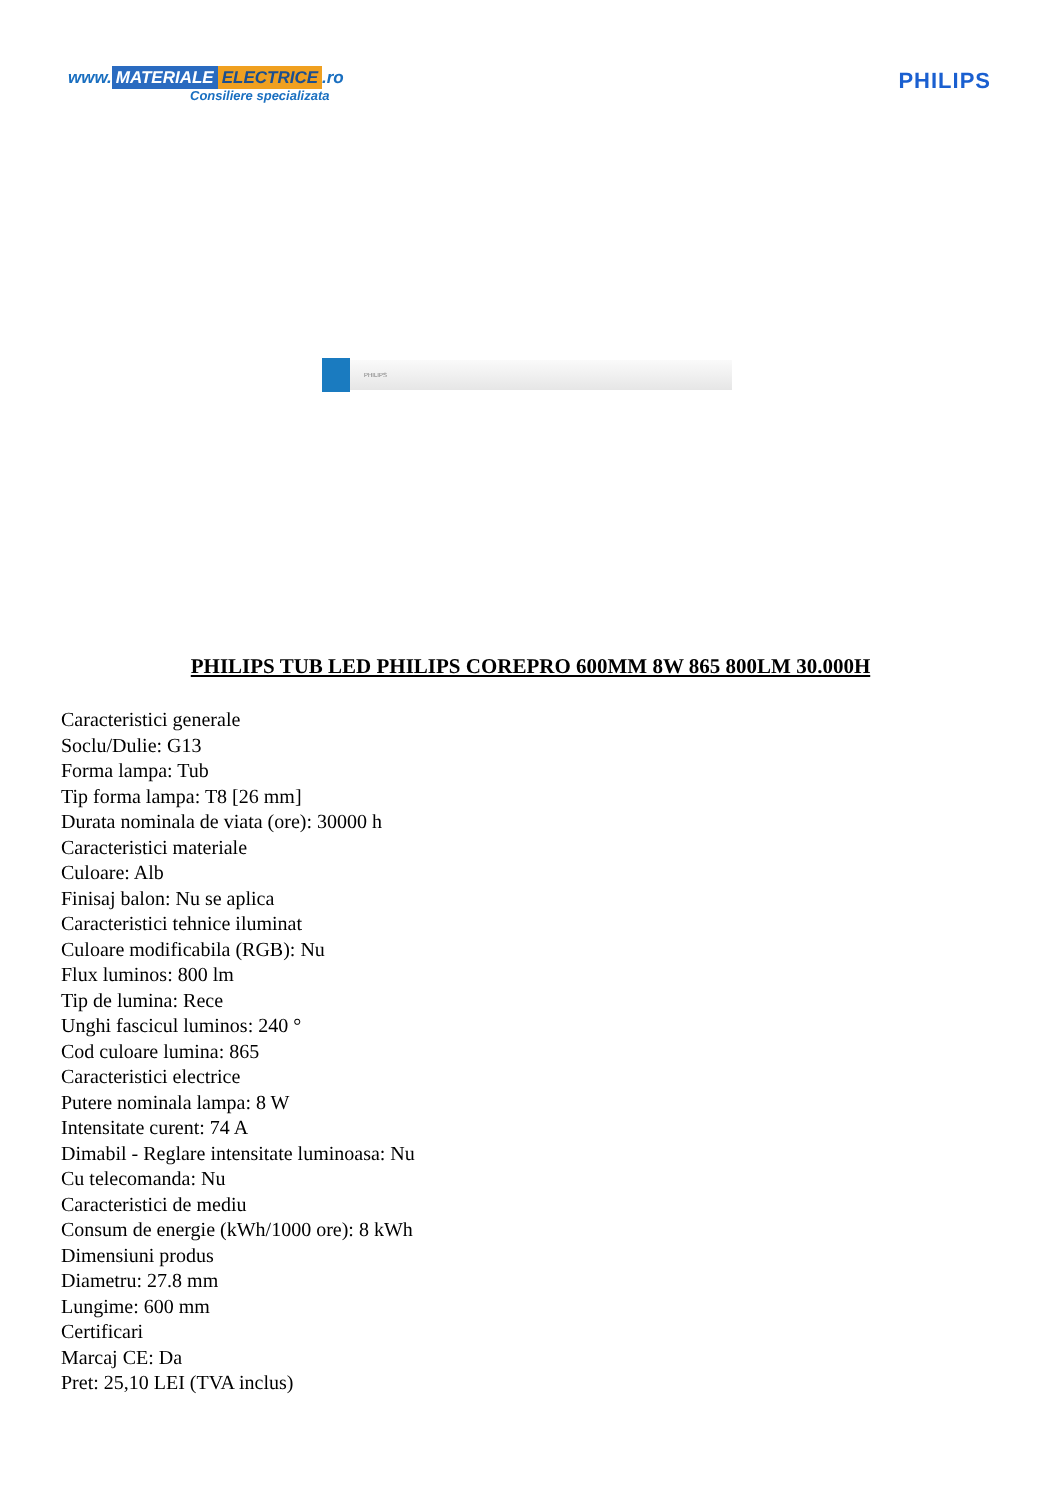www. MATERIALE ELECTRICE.ro
Consiliere specializata
PHILIPS
PHILIPS
PHILIPS TUB LED PHILIPS COREPRO 600MM 8W 865 800LM 30.000H
Caracteristici generale
Soclu/Dulie: G13
Forma lampa: Tub
Tip forma lampa: T8 [26 mm]
Durata nominala de viata (ore): 30000 h
Caracteristici materiale
Culoare: Alb
Finisaj balon: Nu se aplica
Caracteristici tehnice iluminat
Culoare modificabila (RGB): Nu
Flux luminos: 800 lm
Tip de lumina: Rece
Unghi fascicul luminos: 240 °
Cod culoare lumina: 865
Caracteristici electrice
Putere nominala lampa: 8 W
Intensitate curent: 74 A
Dimabil - Reglare intensitate luminoasa: Nu
Cu telecomanda: Nu
Caracteristici de mediu
Consum de energie (kWh/1000 ore): 8 kWh
Dimensiuni produs
Diametru: 27.8 mm
Lungime: 600 mm
Certificari
Marcaj CE: Da
Pret: 25,10 LEI (TVA inclus)